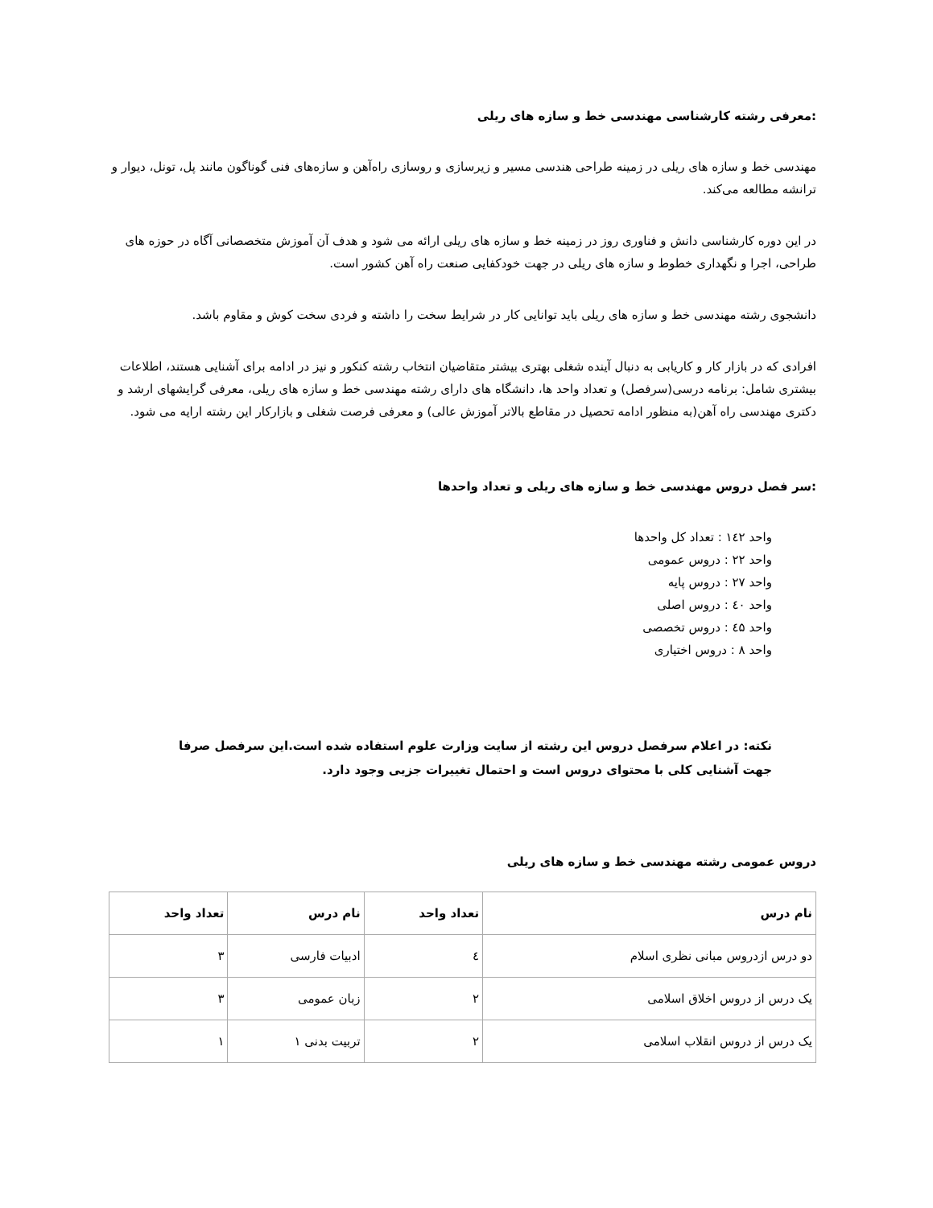:معرفی رشته کارشناسی مهندسی خط و سازه های ریلی
مهندسی خط و سازه های ریلی در زمینه طراحی هندسی مسیر و زیرسازی و روسازی راه‌آهن و سازه‌های فنی گوناگون مانند پل، تونل، دیوار و ترانشه مطالعه می‌کند.
در این دوره کارشناسی دانش و فناوری روز در زمینه خط و سازه های ریلی ارائه می شود و هدف آن آموزش متخصصانی آگاه در حوزه های طراحی، اجرا و نگهداری خطوط و سازه های ریلی در جهت خودکفایی صنعت راه آهن کشور است.
دانشجوی رشته مهندسی خط و سازه های ریلی باید توانایی کار در شرایط سخت را داشته و فردی سخت کوش و مقاوم باشد.
افرادی که در بازار کار و کاریابی به دنبال آینده شغلی بهتری بیشتر متقاضیان انتخاب رشته کنکور و نیز در ادامه برای آشنایی هستند، اطلاعات بیشتری شامل: برنامه درسی(سرفصل) و تعداد واحد ها، دانشگاه های دارای رشته مهندسی خط و سازه های ریلی، معرفی گرایشهای ارشد و دکتری مهندسی راه آهن(به منظور ادامه تحصیل در مقاطع بالاتر آموزش عالی) و معرفی فرصت شغلی و بازارکار این رشته ارایه می شود.
:سر فصل دروس مهندسی خط و سازه های ریلی و تعداد واحدها
واحد ۱٤۲ : تعداد کل واحدها
واحد ۲۲ : دروس عمومی
واحد ۲۷ : دروس پایه
واحد ٤۰ : دروس اصلی
واحد ٤۵ : دروس تخصصی
واحد ۸ : دروس اختیاری
نکته: در اعلام سرفصل دروس این رشته از سایت وزارت علوم استفاده شده است.این سرفصل صرفا جهت آشنایی کلی با محتوای دروس است و احتمال تغییرات جزیی وجود دارد.
دروس عمومی رشته مهندسی خط و سازه های ریلی
| نام درس | تعداد واحد | نام درس | تعداد واحد |
| --- | --- | --- | --- |
| دو درس ازدروس مبانی نظری اسلام | ٤ | ادبیات فارسی | ۳ |
| یک درس از دروس اخلاق اسلامی | ۲ | زبان عمومی | ۳ |
| یک درس از دروس انقلاب اسلامی | ۲ | تربیت بدنی ۱ | ۱ |